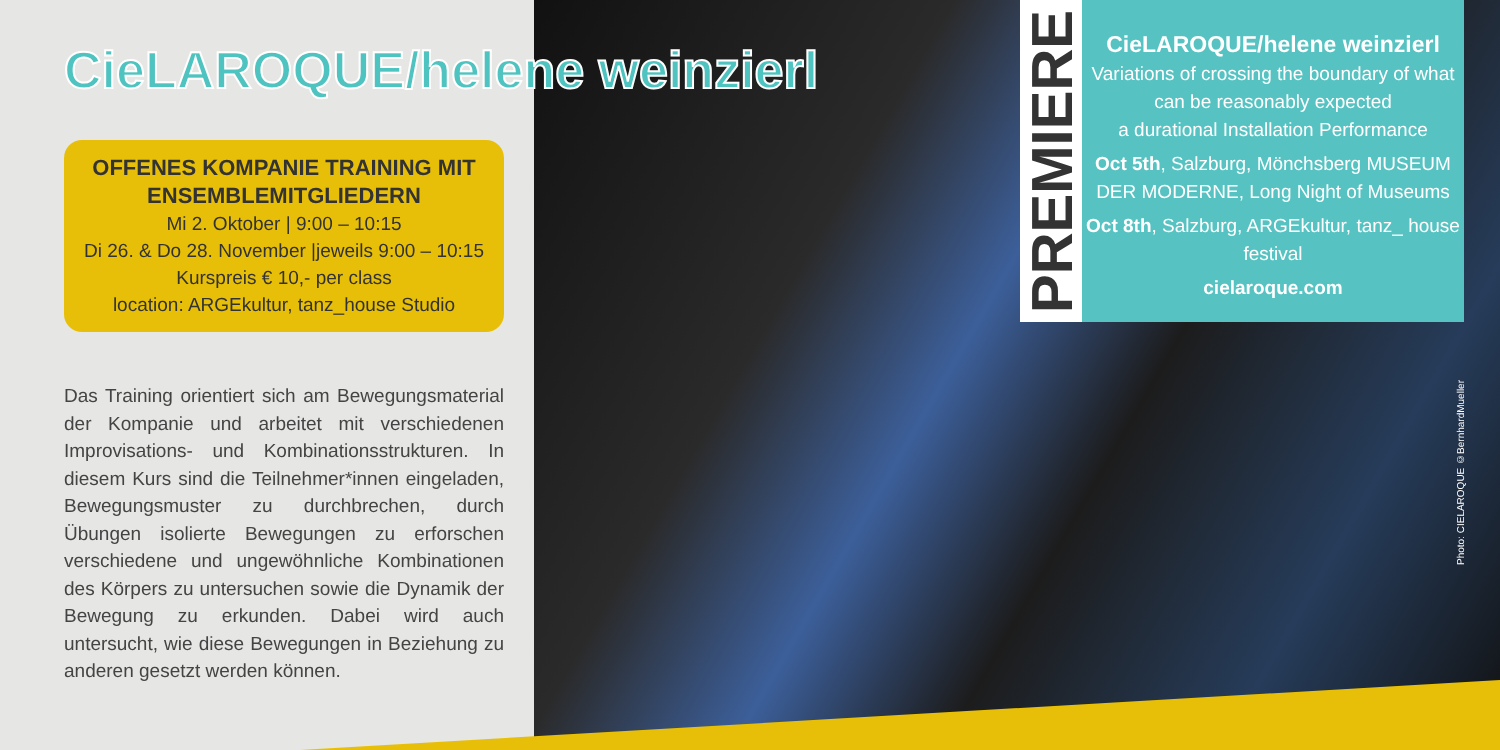CieLAROQUE/helene weinzierl
OFFENES KOMPANIE TRAINING MIT ENSEMBLEMITGLIEDERN
Mi 2. Oktober | 9:00 – 10:15
Di 26. & Do 28. November |jeweils 9:00 – 10:15
Kurspreis € 10,- per class
location: ARGEkultur, tanz_house Studio
Das Training orientiert sich am Bewegungsmaterial der Kompanie und arbeitet mit verschiedenen Improvisations- und Kombinationsstrukturen. In diesem Kurs sind die Teilnehmer*innen eingeladen, Bewegungsmuster zu durchbrechen, durch Übungen isolierte Bewegungen zu erforschen verschiedene und ungewöhnliche Kombinationen des Körpers zu untersuchen sowie die Dynamik der Bewegung zu erkunden. Dabei wird auch untersucht, wie diese Bewegungen in Beziehung zu anderen gesetzt werden können.
PREMIERE
CieLAROQUE/helene weinzierl
Variations of crossing the boundary of what can be reasonably expected
a durational Installation Performance
Oct 5th, Salzburg, Mönchsberg MUSEUM DER MODERNE, Long Night of Museums
Oct 8th, Salzburg, ARGEkultur, tanz_ house festival
cielaroque.com
Photo: CIELAROQUE ©BernhardMueller